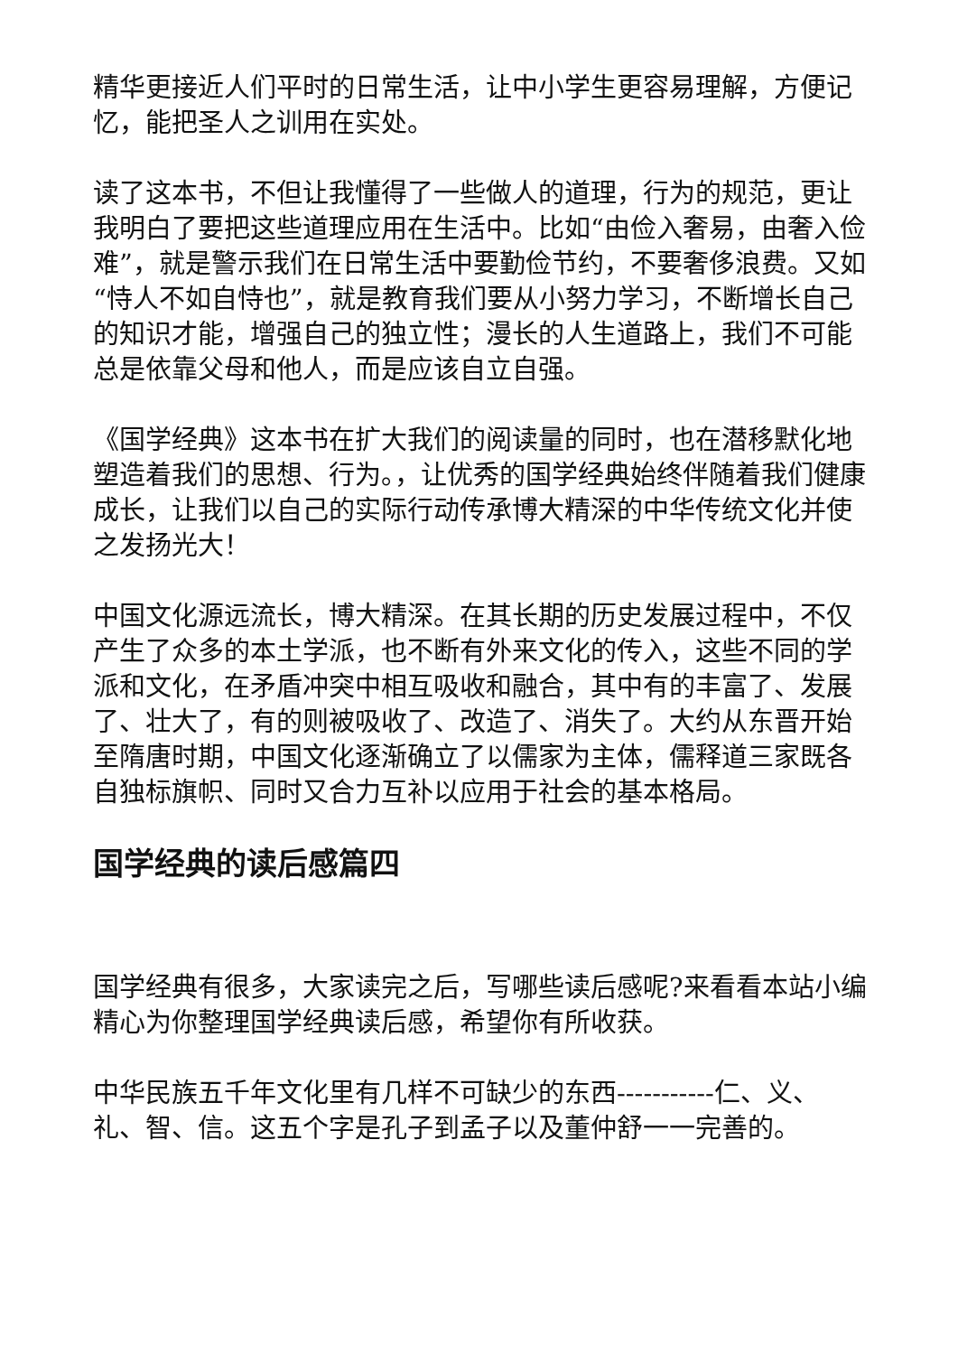精华更接近人们平时的日常生活，让中小学生更容易理解，方便记忆，能把圣人之训用在实处。
读了这本书，不但让我懂得了一些做人的道理，行为的规范，更让我明白了要把这些道理应用在生活中。比如“由俭入奢易，由奢入俭难”，就是警示我们在日常生活中要勤俭节约，不要奢侈浪费。又如“恃人不如自恃也”，就是教育我们要从小努力学习，不断增长自己的知识才能，增强自己的独立性；漫长的人生道路上，我们不可能总是依靠父母和他人，而是应该自立自强。
《国学经典》这本书在扩大我们的阅读量的同时，也在潜移默化地塑造着我们的思想、行为。，让优秀的国学经典始终伴随着我们健康成长，让我们以自己的实际行动传承博大精深的中华传统文化并使之发扬光大！
中国文化源远流长，博大精深。在其长期的历史发展过程中，不仅产生了众多的本土学派，也不断有外来文化的传入，这些不同的学派和文化，在矛盾冲突中相互吸收和融合，其中有的丰富了、发展了、壮大了，有的则被吸收了、改造了、消失了。大约从东晋开始至隋唐时期，中国文化逐渐确立了以儒家为主体，儒释道三家既各自独标旗帜、同时又合力互补以应用于社会的基本格局。
国学经典的读后感篇四
国学经典有很多，大家读完之后，写哪些读后感呢?来看看本站小编精心为你整理国学经典读后感，希望你有所收获。
中华民族五千年文化里有几样不可缺少的东西-----------仁、义、礼、智、信。这五个字是孔子到孟子以及董仲舒一一完善的。